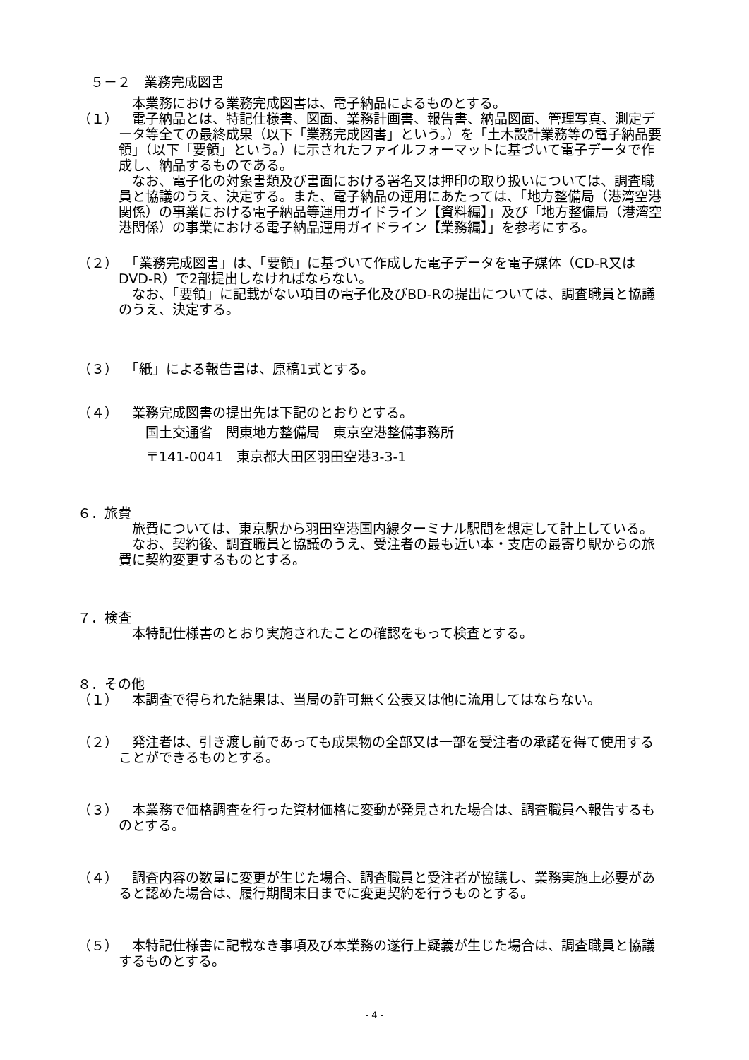５－２　業務完成図書
　本業務における業務完成図書は、電子納品によるものとする。
（１） 　電子納品とは、特記仕様書、図面、業務計画書、報告書、納品図面、管理写真、測定データ等全ての最終成果（以下「業務完成図書」という。）を「土木設計業務等の電子納品要領」（以下「要領」という。）に示されたファイルフォーマットに基づいて電子データで作成し、納品するものである。
　なお、電子化の対象書類及び書面における署名又は押印の取り扱いについては、調査職員と協議のうえ、決定する。また、電子納品の運用にあたっては、「地方整備局（港湾空港関係）の事業における電子納品等運用ガイドライン【資料編】」及び「地方整備局（港湾空港関係）の事業における電子納品運用ガイドライン【業務編】」を参考にする。
（２） 　「業務完成図書」は、「要領」に基づいて作成した電子データを電子媒体（CD-R又はDVD-R）で2部提出しなければならない。
　なお、「要領」に記載がない項目の電子化及びBD-Rの提出については、調査職員と協議のうえ、決定する。
（３） 　「紙」による報告書は、原稿1式とする。
（４） 　業務完成図書の提出先は下記のとおりとする。
　　国土交通省　関東地方整備局　東京空港整備事務所
　　〒141-0041　東京都大田区羽田空港3-3-1
６．旅費
　旅費については、東京駅から羽田空港国内線ターミナル駅間を想定して計上している。
　なお、契約後、調査職員と協議のうえ、受注者の最も近い本・支店の最寄り駅からの旅費に契約変更するものとする。
７．検査
　本特記仕様書のとおり実施されたことの確認をもって検査とする。
８．その他
（１） 　本調査で得られた結果は、当局の許可無く公表又は他に流用してはならない。
（２） 　発注者は、引き渡し前であっても成果物の全部又は一部を受注者の承諾を得て使用することができるものとする。
（３） 　本業務で価格調査を行った資材価格に変動が発見された場合は、調査職員へ報告するものとする。
（４） 　調査内容の数量に変更が生じた場合、調査職員と受注者が協議し、業務実施上必要があると認めた場合は、履行期間末日までに変更契約を行うものとする。
（５） 　本特記仕様書に記載なき事項及び本業務の遂行上疑義が生じた場合は、調査職員と協議するものとする。
- 4 -